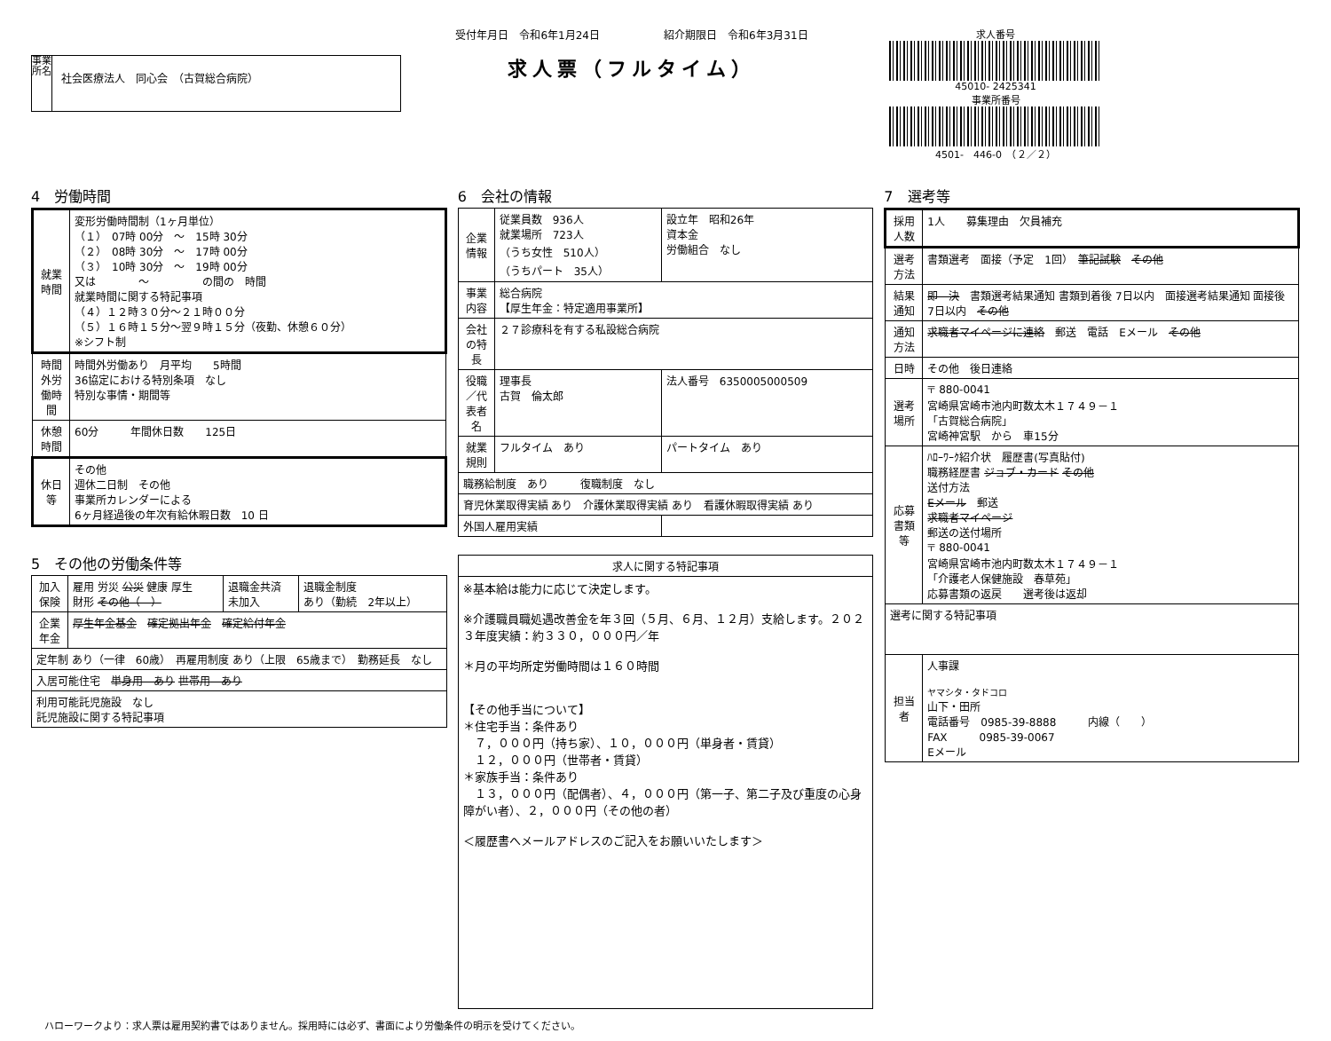事業所名
社会医療法人　同心会　（古賀総合病院）
受付年月日　令和6年1月24日　　　　　　紹介期限日　令和6年3月31日
求人票（フルタイム）
求人番号
45010- 2425341
事業所番号
4501-　446-0　（２／２）
4　労働時間
| 就業時間 | 変形労働時間制（1ヶ月単位） （１） 07時 00分 ～ 15時 30分 （２） 08時 30分 ～ 17時 00分 （３） 10時 30分 ～ 19時 00分 又は ～ の間の 時間 就業時間に関する特記事項 （４）１２時３０分～２１時００分 （５）１６時１５分～翌９時１５分（夜勤、休憩６０分） ※シフト制 |
| 時間外労働時間 | 時間外労働あり 月平均 5時間 36協定における特別条項 なし 特別な事情・期間等 |
| 休憩時間 | 60分 年間休日数 125日 |
| 休日等 | その他 週休二日制 その他 事業所カレンダーによる 6ヶ月経過後の年次有給休暇日数 10 日 |
5　その他の労働条件等
| 加入保険 | 雇用 労災 公災 健康 厚生 財形 その他（ ） | 退職金共済 未加入 | 退職金制度 あり（勤続 2年以上） |
| 企業年金 | 厚生年金基金 確定拠出年金 確定給付年金 | | |
| 定年制 あり（一律 60歳） 再雇用制度 あり（上限 65歳まで） 勤務延長 なし | | | |
| 入居可能住宅 単身用 あり 世帯用 あり | | | |
| 利用可能託児施設 なし 託児施設に関する特記事項 | | | |
6　会社の情報
| 企業情報 | 従業員数 936人 就業場所 723人 （うち女性 510人） （うちパート 35人） | 設立年 昭和26年 資本金 労働組合 なし |
| 事業内容 | 総合病院 【厚生年金：特定適用事業所】 | |
| 会社の特長 | ２７診療科を有する私設総合病院 | |
| 役職／代表者名 | 理事長 古賀 倫太郎 | 法人番号 6350005000509 |
| 就業規則 | フルタイム あり | パートタイム あり |
| 職務給制度 あり 復職制度 なし | | |
| 育児休業取得実績 あり 介護休業取得実績 あり 看護休暇取得実績 あり | | |
| 外国人雇用実績 | | |
| 求人に関する特記事項 |
| --- |
| ※基本給は能力に応じて決定します。 ※介護職員職処遇改善金を年３回（５月、６月、１２月）支給します。２０２３年度実績：約３３０，０００円／年 ＊月の平均所定労働時間は１６０時間 【その他手当について】 ＊住宅手当：条件あり ７，０００円（持ち家）、１０，０００円（単身者・賃貸） １２，０００円（世帯者・賃貸） ＊家族手当：条件あり １３，０００円（配偶者）、４，０００円（第一子、第二子及び重度の心身障がい者）、２，０００円（その他の者） ＜履歴書へメールアドレスのご記入をお願いいたします＞ |
7　選考等
| 採用人数 | 1人 募集理由 欠員補充 |
| 選考方法 | 書類選考 面接（予定 1回） 筆記試験 その他 |
| 結果通知 | 即 決 書類選考結果通知 書類到着後 7日以内 面接選考結果通知 面接後 7日以内 その他 |
| 通知方法 | 求職者マイページに連絡 郵送 電話 Eメール その他 |
| 日時 | その他 後日連絡 |
| 選考場所 | 〒 880-0041 宮崎県宮崎市池内町数太木１７４９－１ 「古賀総合病院」 宮崎神宮駅 から 車15分 |
| 応募書類等 | ﾊﾛｰﾜｰｸ紹介状 履歴書(写真貼付) 職務経歴書 ジョブ・カード その他 送付方法 Eメール 郵送 求職者マイページ 郵送の送付場所 〒 880-0041 宮崎県宮崎市池内町数太木１７４９－１ 「介護老人保健施設 春草苑」 応募書類の返戻 選考後は返却 |
| 選考に関する特記事項 | |
| 担当者 | 人事課 ヤマシタ・タドコロ 山下・田所 電話番号 0985-39-8888 内線（ ） FAX 0985-39-0067 Eメール |
ハローワークより：求人票は雇用契約書ではありません。採用時には必ず、書面により労働条件の明示を受けてください。